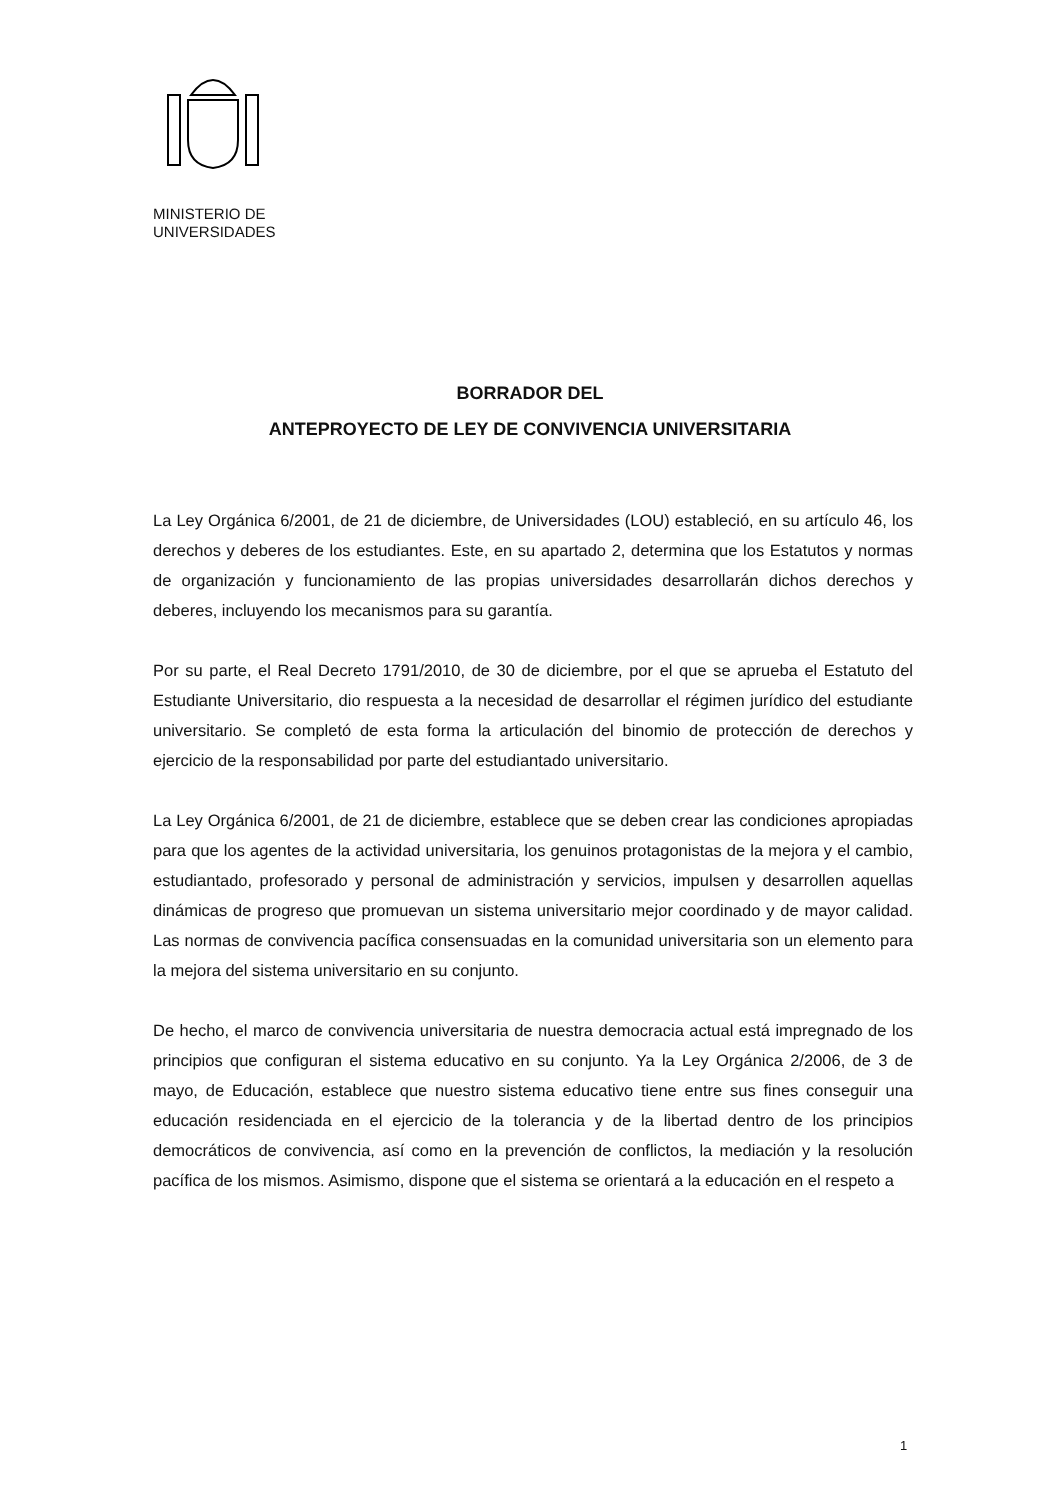MINISTERIO DE
UNIVERSIDADES
BORRADOR DEL
ANTEPROYECTO DE LEY DE CONVIVENCIA UNIVERSITARIA
La Ley Orgánica 6/2001, de 21 de diciembre, de Universidades (LOU) estableció, en su artículo 46, los derechos y deberes de los estudiantes. Este, en su apartado 2, determina que los Estatutos y normas de organización y funcionamiento de las propias universidades desarrollarán dichos derechos y deberes, incluyendo los mecanismos para su garantía.
Por su parte, el Real Decreto 1791/2010, de 30 de diciembre, por el que se aprueba el Estatuto del Estudiante Universitario, dio respuesta a la necesidad de desarrollar el régimen jurídico del estudiante universitario. Se completó de esta forma la articulación del binomio de protección de derechos y ejercicio de la responsabilidad por parte del estudiantado universitario.
La Ley Orgánica 6/2001, de 21 de diciembre, establece que se deben crear las condiciones apropiadas para que los agentes de la actividad universitaria, los genuinos protagonistas de la mejora y el cambio, estudiantado, profesorado y personal de administración y servicios, impulsen y desarrollen aquellas dinámicas de progreso que promuevan un sistema universitario mejor coordinado y de mayor calidad. Las normas de convivencia pacífica consensuadas en la comunidad universitaria son un elemento para la mejora del sistema universitario en su conjunto.
De hecho, el marco de convivencia universitaria de nuestra democracia actual está impregnado de los principios que configuran el sistema educativo en su conjunto. Ya la Ley Orgánica 2/2006, de 3 de mayo, de Educación, establece que nuestro sistema educativo tiene entre sus fines conseguir una educación residenciada en el ejercicio de la tolerancia y de la libertad dentro de los principios democráticos de convivencia, así como en la prevención de conflictos, la mediación y la resolución pacífica de los mismos. Asimismo, dispone que el sistema se orientará a la educación en el respeto a
1